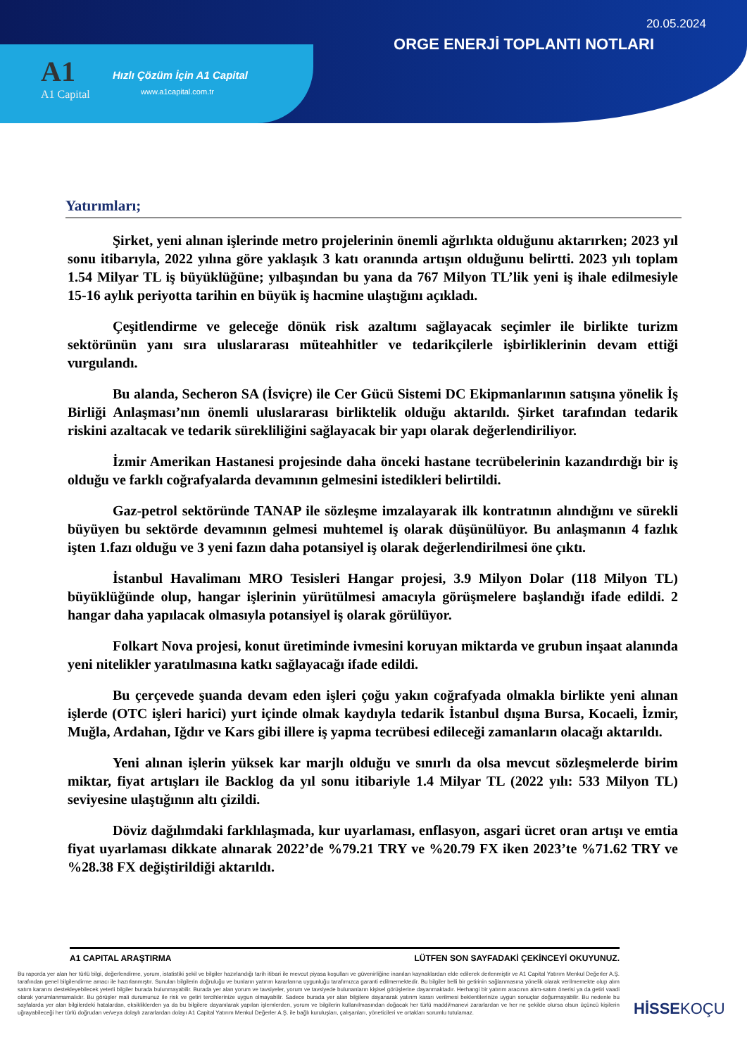20.05.2024
ORGE ENERJİ TOPLANTI NOTLARI
A1
A1 Capital
Hızlı Çözüm İçin A1 Capital
www.a1capital.com.tr
Yatırımları;
Şirket, yeni alınan işlerinde metro projelerinin önemli ağırlıkta olduğunu aktarırken; 2023 yıl sonu itibarıyla, 2022 yılına göre yaklaşık 3 katı oranında artışın olduğunu belirtti. 2023 yılı toplam 1.54 Milyar TL iş büyüklüğüne; yılbaşından bu yana da 767 Milyon TL’lik yeni iş ihale edilmesiyle 15-16 aylık periyotta tarihin en büyük iş hacmine ulaştığını açıkladı.
Çeşitlendirme ve geleceğe dönük risk azaltımı sağlayacak seçimler ile birlikte turizm sektörünün yanı sıra uluslararası müteahhitler ve tedarikçilerle işbirliklerinin devam ettiği vurgulandı.
Bu alanda, Secheron SA (İsviçre) ile Cer Gücü Sistemi DC Ekipmanlarının satışına yönelik İş Birliği Anlaşması’nın önemli uluslararası birliktelik olduğu aktarıldı. Şirket tarafından tedarik riskini azaltacak ve tedarik sürekliliğini sağlayacak bir yapı olarak değerlendiriliyor.
İzmir Amerikan Hastanesi projesinde daha önceki hastane tecrübelerinin kazandırdığı bir iş olduğu ve farklı coğrafyalarda devamının gelmesini istedikleri belirtildi.
Gaz-petrol sektöründe TANAP ile sözleşme imzalayarak ilk kontratının alındığını ve sürekli büyüyen bu sektörde devamının gelmesi muhtemel iş olarak düşünülüyor. Bu anlaşmanın 4 fazlık işten 1.fazı olduğu ve 3 yeni fazın daha potansiyel iş olarak değerlendirilmesi öne çıktı.
İstanbul Havalimanı MRO Tesisleri Hangar projesi, 3.9 Milyon Dolar (118 Milyon TL) büyüklüğünde olup, hangar işlerinin yürütülmesi amacıyla görüşmelere başlandığı ifade edildi. 2 hangar daha yapılacak olmasıyla potansiyel iş olarak görülüyor.
Folkart Nova projesi, konut üretiminde ivmesini koruyan miktarda ve grubun inşaat alanında yeni nitelikler yaratılmasına katkı sağlayacağı ifade edildi.
Bu çerçevede şuanda devam eden işleri çoğu yakın coğrafyada olmakla birlikte yeni alınan işlerde (OTC işleri harici) yurt içinde olmak kaydıyla tedarik İstanbul dışına Bursa, Kocaeli, İzmir, Muğla, Ardahan, Iğdır ve Kars gibi illere iş yapma tecrübesi edileceği zamanların olacağı aktarıldı.
Yeni alınan işlerin yüksek kar marjlı olduğu ve sınırlı da olsa mevcut sözleşmelerde birim miktar, fiyat artışları ile Backlog da yıl sonu itibariyle 1.4 Milyar TL (2022 yılı: 533 Milyon TL) seviyesine ulaştığının altı çizildi.
Döviz dağılımdaki farklılaşmada, kur uyarlaması, enflasyon, asgari ücret oran artışı ve emtia fiyat uyarlaması dikkate alınarak 2022’de %79.21 TRY ve %20.79 FX iken 2023’te %71.62 TRY ve %28.38 FX değiştirildiği aktarıldı.
A1 CAPITAL ARAŞTIRMA LÜTFEN SON SAYFADAKİ ÇEKİNCEYİ OKUYUNUZ.
Bu raporda yer alan her türlü bilgi, değerlendirme, yorum, istatistiki şekil ve bilgiler hazırlandığı tarih itibari ile mevcut piyasa koşulları ve güvenirliğine inanılan kaynaklardan elde edilerek derlenmiştir ve A1 Capital Yatırım Menkul Değerler A.Ş. tarafından genel bilgilendirme amacı ile hazırlanmıştır. Sunulan bilgilerin doğruluğu ve bunların yatırım kararlarına uygunluğu tarafımızca garanti edilmemektedir. Bu bilgiler belli bir getirinin sağlanmasına yönelik olarak verilmemekte olup alım satım kararını destekleyebilecek yeterli bilgiler burada bulunmayabilir. Burada yer alan yorum ve tavsiyeler, yorum ve tavsiyede bulunanların kişisel görüşlerine dayanmaktadır. Herhangi bir yatırım aracının alım-satım önerisi ya da getiri vaadi olarak yorumlanmamalıdır. Bu görüşler mali durumunuz ile risk ve getiri tercihlerinize uygun olmayabilir. Sadece burada yer alan bilgilere dayanarak yatırım kararı verilmesi beklentilerinize uygun sonuçlar doğurmayabilir. Bu nedenle bu sayfalarda yer alan bilgilerdeki hatalardan, eksikliklerden ya da bu bilgilere dayanılarak yapılan işlemlerden, yorum ve bilgilerin kullanılmasından doğacak her türlü maddi/manevi zararlardan ve her ne şekilde olursa olsun üçüncü kişilerin uğrayabileceği her türlü doğrudan ve/veya dolaylı zararlardan dolayı A1 Capital Yatırım Menkul Değerler A.Ş. ile bağlı kuruluşları, çalışanları, yöneticileri ve ortakları sorumlu tutulamaz.
HİSSEKOÇU